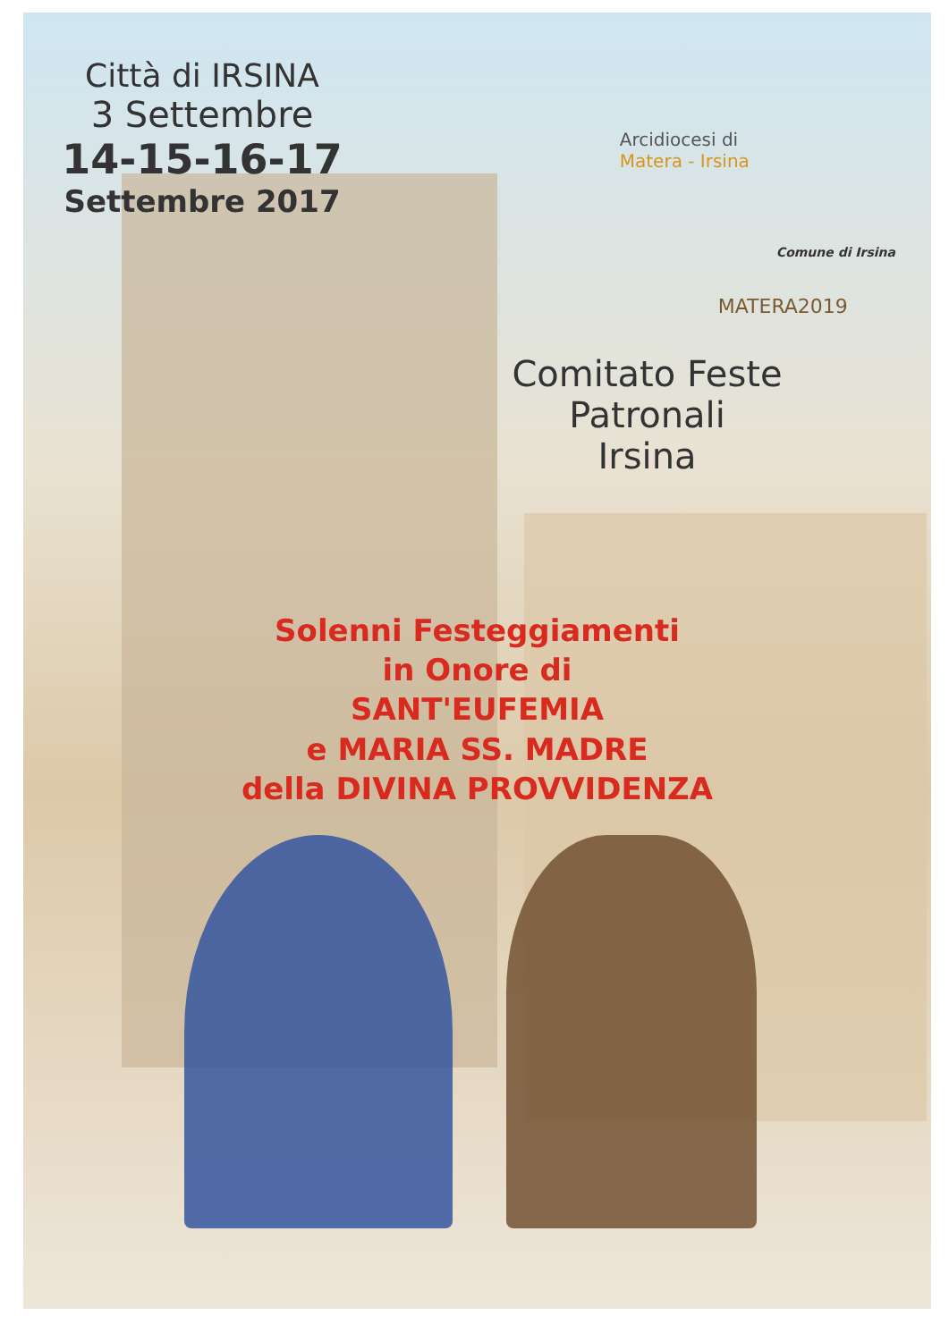Città di IRSINA
3 Settembre
14-15-16-17
Settembre 2017
Arcidiocesi di
Matera - Irsina
Comune di Irsina
MATERA2019
Comitato Feste Patronali
Irsina
Solenni Festeggiamenti
in Onore di
SANT'EUFEMIA
e MARIA SS. MADRE
della DIVINA PROVVIDENZA